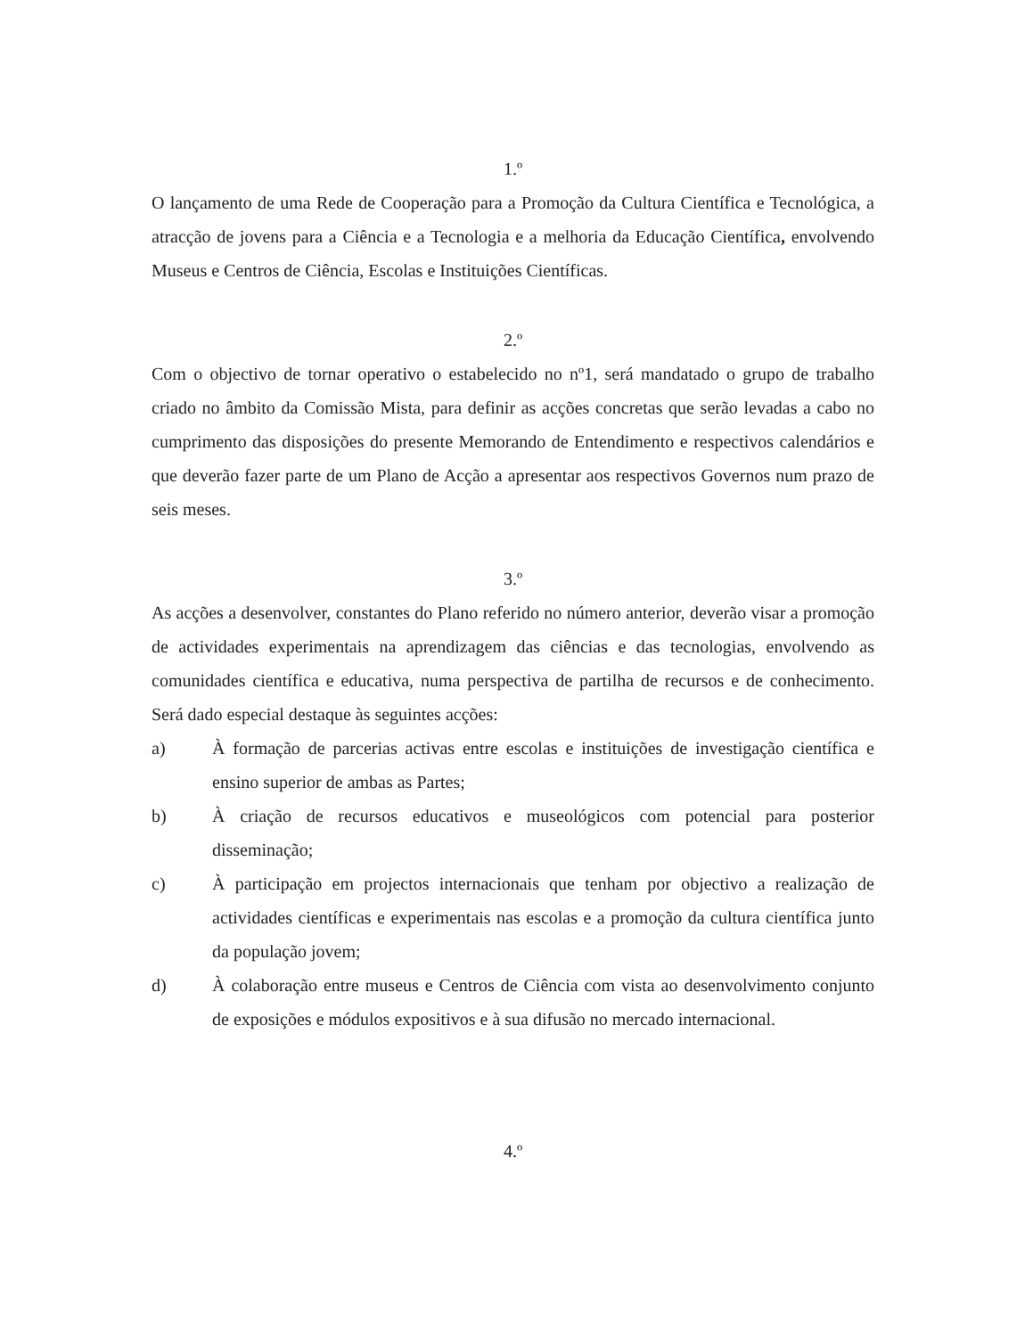1.º
O lançamento de uma Rede de Cooperação para a Promoção da Cultura Científica e Tecnológica, a atracção de jovens para a Ciência e a Tecnologia e a melhoria da Educação Científica, envolvendo Museus e Centros de Ciência, Escolas e Instituições Científicas.
2.º
Com o objectivo de tornar operativo o estabelecido no nº1, será mandatado o grupo de trabalho criado no âmbito da Comissão Mista, para definir as acções concretas que serão levadas a cabo no cumprimento das disposições do presente Memorando de Entendimento e respectivos calendários e que deverão fazer parte de um Plano de Acção a apresentar aos respectivos Governos num prazo de seis meses.
3.º
As acções a desenvolver, constantes do Plano referido no número anterior, deverão visar a promoção de actividades experimentais na aprendizagem das ciências e das tecnologias, envolvendo as comunidades científica e educativa, numa perspectiva de partilha de recursos e de conhecimento. Será dado especial destaque às seguintes acções:
a) À formação de parcerias activas entre escolas e instituições de investigação científica e ensino superior de ambas as Partes;
b) À criação de recursos educativos e museológicos com potencial para posterior disseminação;
c) À participação em projectos internacionais que tenham por objectivo a realização de actividades científicas e experimentais nas escolas e a promoção da cultura científica junto da população jovem;
d) À colaboração entre museus e Centros de Ciência com vista ao desenvolvimento conjunto de exposições e módulos expositivos e à sua difusão no mercado internacional.
4.º